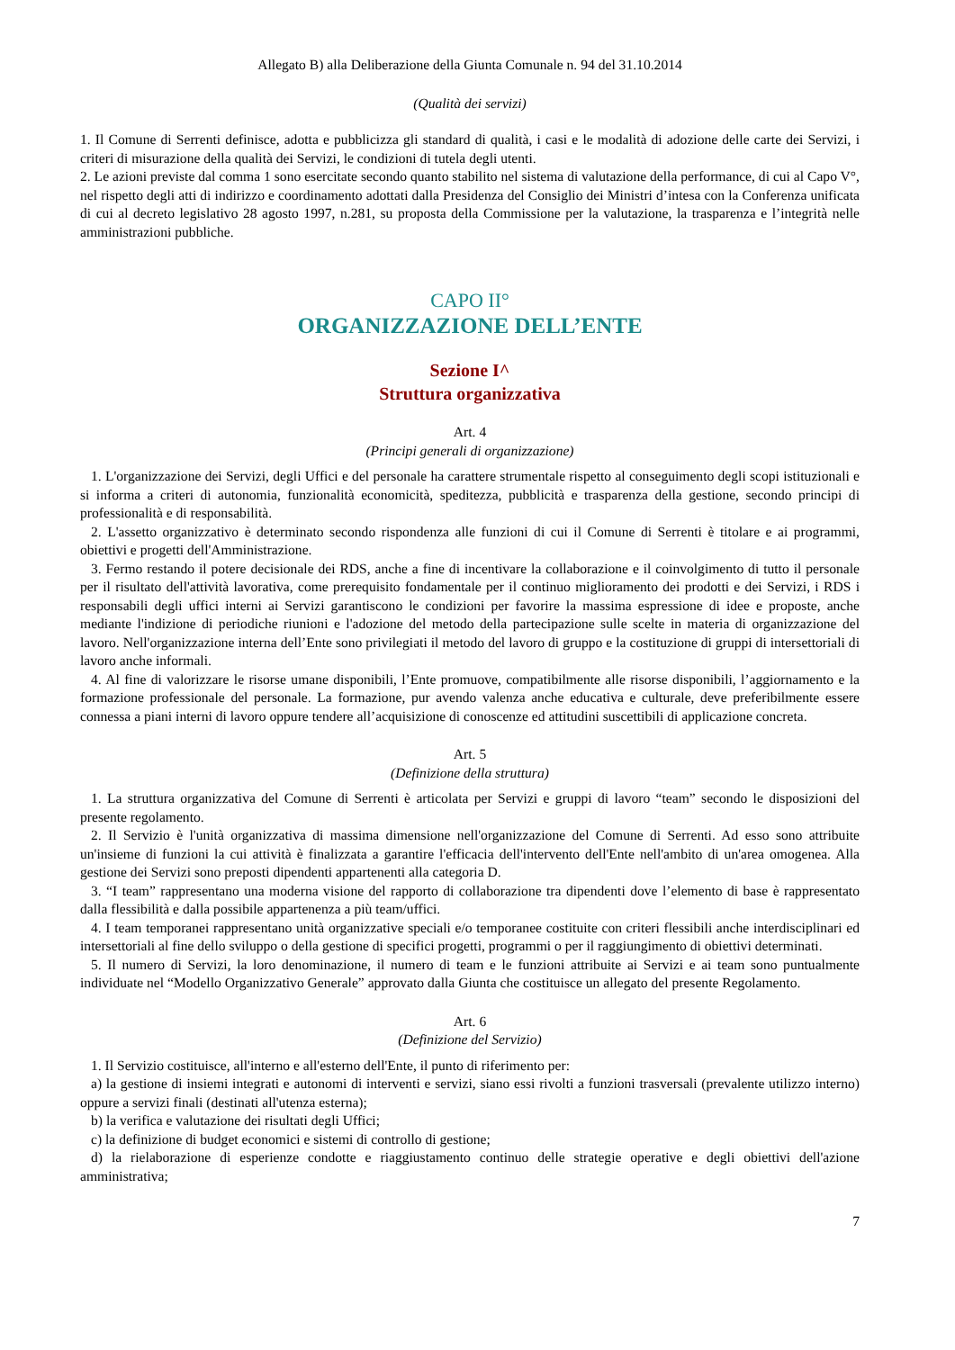Allegato B) alla Deliberazione della Giunta Comunale n. 94 del 31.10.2014
(Qualità dei servizi)
1. Il Comune di Serrenti definisce, adotta e pubblicizza gli standard di qualità, i casi e le modalità di adozione delle carte dei Servizi, i criteri di misurazione della qualità dei Servizi, le condizioni di tutela degli utenti.
2. Le azioni previste dal comma 1 sono esercitate secondo quanto stabilito nel sistema di valutazione della performance, di cui al Capo V°, nel rispetto degli atti di indirizzo e coordinamento adottati dalla Presidenza del Consiglio dei Ministri d’intesa con la Conferenza unificata di cui al decreto legislativo 28 agosto 1997, n.281, su proposta della Commissione per la valutazione, la trasparenza e l’integrità nelle amministrazioni pubbliche.
CAPO II°
ORGANIZZAZIONE DELL’ENTE
Sezione I^
Struttura organizzativa
Art. 4
(Principi generali di organizzazione)
1. L'organizzazione dei Servizi, degli Uffici e del personale ha carattere strumentale rispetto al conseguimento degli scopi istituzionali e si informa a criteri di autonomia, funzionalità economicità, speditezza, pubblicità e trasparenza della gestione, secondo principi di professionalità e di responsabilità.
2. L'assetto organizzativo è determinato secondo rispondenza alle funzioni di cui il Comune di Serrenti è titolare e ai programmi, obiettivi e progetti dell'Amministrazione.
3. Fermo restando il potere decisionale dei RDS, anche a fine di incentivare la collaborazione e il coinvolgimento di tutto il personale per il risultato dell'attività lavorativa, come prerequisito fondamentale per il continuo miglioramento dei prodotti e dei Servizi, i RDS i responsabili degli uffici interni ai Servizi garantiscono le condizioni per favorire la massima espressione di idee e proposte, anche mediante l'indizione di periodiche riunioni e l'adozione del metodo della partecipazione sulle scelte in materia di organizzazione del lavoro. Nell'organizzazione interna dell’Ente sono privilegiati il metodo del lavoro di gruppo e la costituzione di gruppi di intersettoriali di lavoro anche informali.
4. Al fine di valorizzare le risorse umane disponibili, l’Ente promuove, compatibilmente alle risorse disponibili, l’aggiornamento e la formazione professionale del personale. La formazione, pur avendo valenza anche educativa e culturale, deve preferibilmente essere connessa a piani interni di lavoro oppure tendere all’acquisizione di conoscenze ed attitudini suscettibili di applicazione concreta.
Art. 5
(Definizione della struttura)
1. La struttura organizzativa del Comune di Serrenti è articolata per Servizi e gruppi di lavoro “team” secondo le disposizioni del presente regolamento.
2. Il Servizio è l'unità organizzativa di massima dimensione nell'organizzazione del Comune di Serrenti. Ad esso sono attribuite un'insieme di funzioni la cui attività è finalizzata a garantire l'efficacia dell'intervento dell'Ente nell'ambito di un'area omogenea. Alla gestione dei Servizi sono preposti dipendenti appartenenti alla categoria D.
3. “I team” rappresentano una moderna visione del rapporto di collaborazione tra dipendenti dove l’elemento di base è rappresentato dalla flessibilità e dalla possibile appartenenza a più team/uffici.
4. I team temporanei rappresentano unità organizzative speciali e/o temporanee costituite con criteri flessibili anche interdisciplinari ed intersettoriali al fine dello sviluppo o della gestione di specifici progetti, programmi o per il raggiungimento di obiettivi determinati.
5. Il numero di Servizi, la loro denominazione, il numero di team e le funzioni attribuite ai Servizi e ai team sono puntualmente individuate nel “Modello Organizzativo Generale” approvato dalla Giunta che costituisce un allegato del presente Regolamento.
Art. 6
(Definizione del Servizio)
1. Il Servizio costituisce, all'interno e all'esterno dell'Ente, il punto di riferimento per:
a) la gestione di insiemi integrati e autonomi di interventi e servizi, siano essi rivolti a funzioni trasversali (prevalente utilizzo interno) oppure a servizi finali (destinati all'utenza esterna);
b) la verifica e valutazione dei risultati degli Uffici;
c) la definizione di budget economici e sistemi di controllo di gestione;
d) la rielaborazione di esperienze condotte e riaggiustamento continuo delle strategie operative e degli obiettivi dell'azione amministrativa;
7